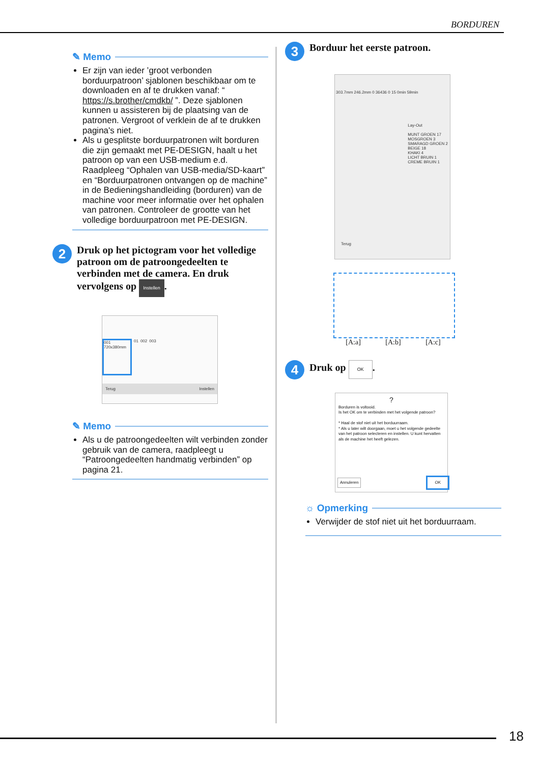BORDUREN
✎ Memo
Er zijn van ieder ’groot verbonden borduurpatroon’ sjablonen beschikbaar om te downloaden en af te drukken vanaf: “ https://s.brother/cmdkb/ ”. Deze sjablonen kunnen u assisteren bij de plaatsing van de patronen. Vergroot of verklein de af te drukken pagina's niet.
Als u gesplitste borduurpatronen wilt borduren die zijn gemaakt met PE-DESIGN, haalt u het patroon op van een USB-medium e.d. Raadpleeg “Ophalen van USB-media/SD-kaart” en “Borduurpatronen ontvangen op de machine” in de Bedieningshandleiding (borduren) van de machine voor meer informatie over het ophalen van patronen. Controleer de grootte van het volledige borduurpatroon met PE-DESIGN.
2
Druk op het pictogram voor het volledige patroon om de patroongedeelten te verbinden met de camera. En druk vervolgens op Instellen.
001 720x380mm
01 002 003
Terug Instellen
✎ Memo
Als u de patroongedeelten wilt verbinden zonder gebruik van de camera, raadpleegt u “Patroongedeelten handmatig verbinden” op pagina 21.
3
Borduur het eerste patroon.
303.7mm 246.2mm 0 36436 0 15 0min 59min
Lay-Out
MUNT GROEN 17
MOSGROEN 3
SMARAGD GROEN 2
BEIGE 18
KHAKI 4
LICHT BRUIN 1
CREME BRUIN 1
Terug
[A:a] [A:b] [A:c]
4
Druk op OK.
?
Borduren is voltooid.
Is het OK om te verbinden met het volgende patroon?
* Haal de stof niet uit het borduurraam.
* Als u later wilt doorgaan, moet u het volgende gedeelte van het patroon selecteren en instellen. U kunt hervatten als de machine het heeft gelezen.
Annuleren OK
☼ Opmerking
Verwijder de stof niet uit het borduurraam.
18